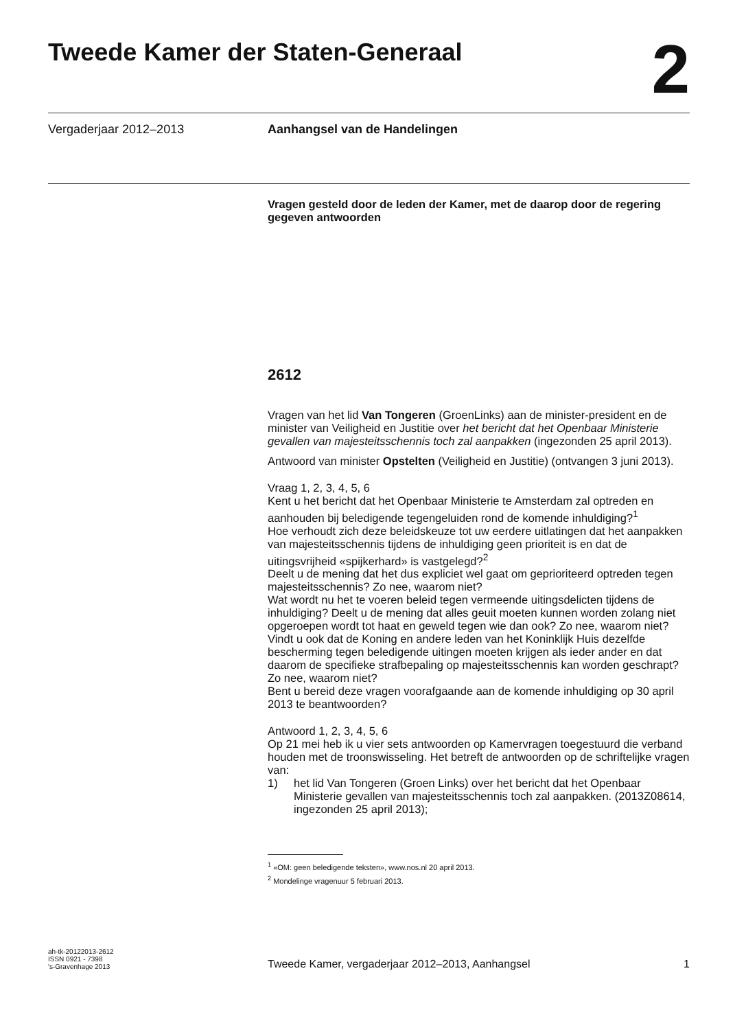Tweede Kamer der Staten-Generaal
2
Vergaderjaar 2012–2013 Aanhangsel van de Handelingen
Vragen gesteld door de leden der Kamer, met de daarop door de regering gegeven antwoorden
2612
Vragen van het lid Van Tongeren (GroenLinks) aan de minister-president en de minister van Veiligheid en Justitie over het bericht dat het Openbaar Ministerie gevallen van majesteitsschennis toch zal aanpakken (ingezonden 25 april 2013).
Antwoord van minister Opstelten (Veiligheid en Justitie) (ontvangen 3 juni 2013).
Vraag 1, 2, 3, 4, 5, 6
Kent u het bericht dat het Openbaar Ministerie te Amsterdam zal optreden en aanhouden bij beledigende tegengeluiden rond de komende inhuldiging?<sup>1</sup>
Hoe verhoudt zich deze beleidskeuze tot uw eerdere uitlatingen dat het aanpakken van majesteitsschennis tijdens de inhuldiging geen prioriteit is en dat de uitingsvrijheid «spijkerhard» is vastgelegd?<sup>2</sup>
Deelt u de mening dat het dus expliciet wel gaat om geprioriteerd optreden tegen majesteitsschennis? Zo nee, waarom niet?
Wat wordt nu het te voeren beleid tegen vermeende uitingsdelicten tijdens de inhuldiging? Deelt u de mening dat alles geuit moeten kunnen worden zolang niet opgeroepen wordt tot haat en geweld tegen wie dan ook? Zo nee, waarom niet?
Vindt u ook dat de Koning en andere leden van het Koninklijk Huis dezelfde bescherming tegen beledigende uitingen moeten krijgen als ieder ander en dat daarom de specifieke strafbepaling op majesteitsschennis kan worden geschrapt? Zo nee, waarom niet?
Bent u bereid deze vragen voorafgaande aan de komende inhuldiging op 30 april 2013 te beantwoorden?
Antwoord 1, 2, 3, 4, 5, 6
Op 21 mei heb ik u vier sets antwoorden op Kamervragen toegestuurd die verband houden met de troonswisseling. Het betreft de antwoorden op de schriftelijke vragen van:
1) het lid Van Tongeren (Groen Links) over het bericht dat het Openbaar Ministerie gevallen van majesteitsschennis toch zal aanpakken. (2013Z08614, ingezonden 25 april 2013);
<sup>1</sup> «OM: geen beledigende teksten», www.nos.nl 20 april 2013.
<sup>2</sup> Mondelinge vragenuur 5 februari 2013.
ah-tk-20122013-2612
ISSN 0921 - 7398
's-Gravenhage 2013
Tweede Kamer, vergaderjaar 2012–2013, Aanhangsel
1